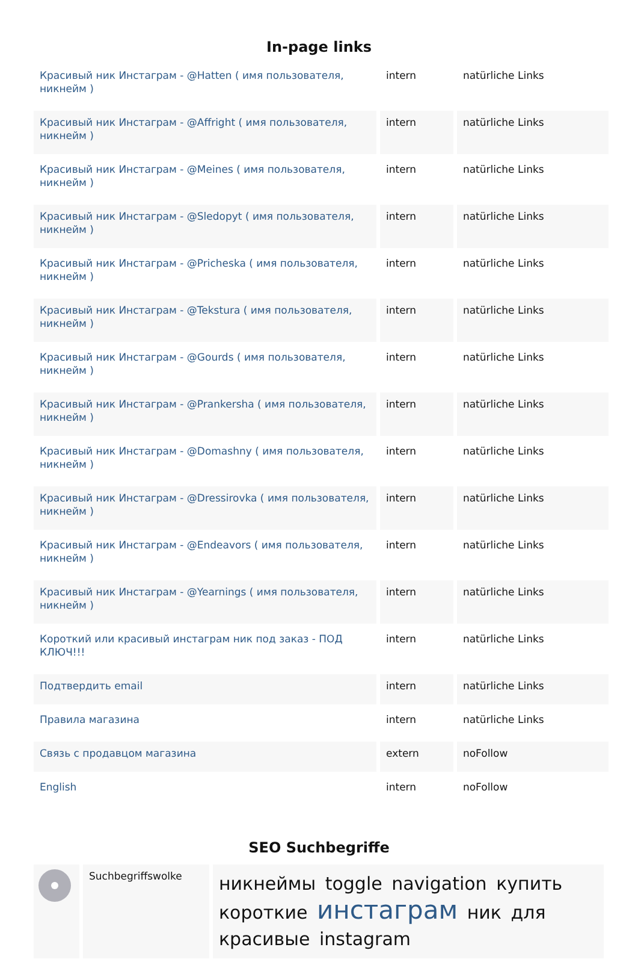In-page links
| Красивый ник Инстаграм - @Hatten ( имя пользователя, никнейм ) | intern | natürliche Links |
| Красивый ник Инстаграм - @Affright ( имя пользователя, никнейм ) | intern | natürliche Links |
| Красивый ник Инстаграм - @Meines ( имя пользователя, никнейм ) | intern | natürliche Links |
| Красивый ник Инстаграм - @Sledopyt ( имя пользователя, никнейм ) | intern | natürliche Links |
| Красивый ник Инстаграм - @Pricheska ( имя пользователя, никнейм ) | intern | natürliche Links |
| Красивый ник Инстаграм - @Tekstura ( имя пользователя, никнейм ) | intern | natürliche Links |
| Красивый ник Инстаграм - @Gourds ( имя пользователя, никнейм ) | intern | natürliche Links |
| Красивый ник Инстаграм - @Prankersha ( имя пользователя, никнейм ) | intern | natürliche Links |
| Красивый ник Инстаграм - @Domashny ( имя пользователя, никнейм ) | intern | natürliche Links |
| Красивый ник Инстаграм - @Dressirovka ( имя пользователя, никнейм ) | intern | natürliche Links |
| Красивый ник Инстаграм - @Endeavors ( имя пользователя, никнейм ) | intern | natürliche Links |
| Красивый ник Инстаграм - @Yearnings ( имя пользователя, никнейм ) | intern | natürliche Links |
| Короткий или красивый инстаграм ник под заказ - ПОД КЛЮЧ!!! | intern | natürliche Links |
| Подтвердить email | intern | natürliche Links |
| Правила магазина | intern | natürliche Links |
| Связь с продавцом магазина | extern | noFollow |
| English | intern | noFollow |
SEO Suchbegriffe
| | Suchbegriffswolke | никнеймы toggle navigation купить короткие инстаграм ник для красивые instagram |